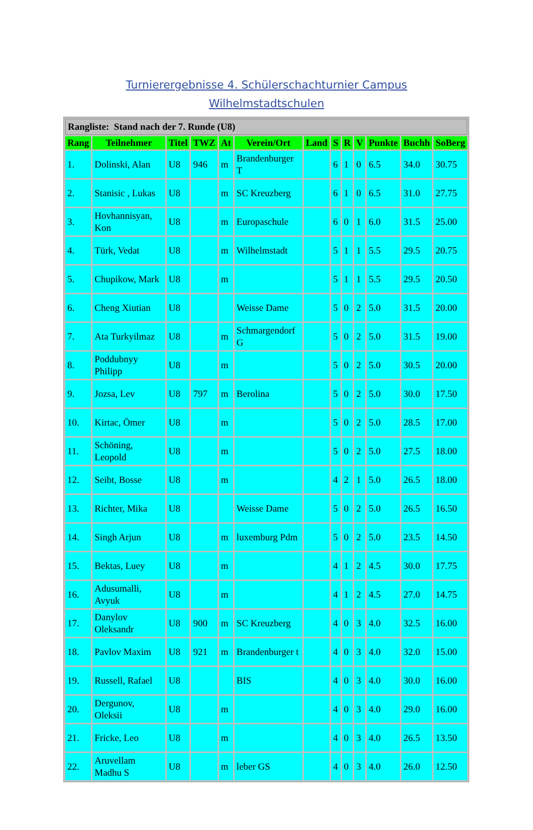Turnierergebnisse 4. Schülerschachturnier Campus
Wilhelmstadtschulen
| Rangliste: Stand nach der 7. Runde (U8) | | | | | | | | | | | | |
| Rang | Teilnehmer | Titel | TWZ | At | Verein/Ort | Land | S | R | V | Punkte | Buchh | SoBerg |
| 1. | Dolinski, Alan | U8 | 946 | m | Brandenburger T | | 6 | 1 | 0 | 6.5 | 34.0 | 30.75 |
| 2. | Stanisic , Lukas | U8 | | m | SC Kreuzberg | | 6 | 1 | 0 | 6.5 | 31.0 | 27.75 |
| 3. | Hovhannisyan, Kon | U8 | | m | Europaschule | | 6 | 0 | 1 | 6.0 | 31.5 | 25.00 |
| 4. | Türk, Vedat | U8 | | m | Wilhelmstadt | | 5 | 1 | 1 | 5.5 | 29.5 | 20.75 |
| 5. | Chupikow, Mark | U8 | | m | | | 5 | 1 | 1 | 5.5 | 29.5 | 20.50 |
| 6. | Cheng Xiutian | U8 | | | Weisse Dame | | 5 | 0 | 2 | 5.0 | 31.5 | 20.00 |
| 7. | Ata Turkyilmaz | U8 | | m | Schmargendorf G | | 5 | 0 | 2 | 5.0 | 31.5 | 19.00 |
| 8. | Poddubnyy Philipp | U8 | | m | | | 5 | 0 | 2 | 5.0 | 30.5 | 20.00 |
| 9. | Jozsa, Lev | U8 | 797 | m | Berolina | | 5 | 0 | 2 | 5.0 | 30.0 | 17.50 |
| 10. | Kirtac, Ömer | U8 | | m | | | 5 | 0 | 2 | 5.0 | 28.5 | 17.00 |
| 11. | Schöning, Leopold | U8 | | m | | | 5 | 0 | 2 | 5.0 | 27.5 | 18.00 |
| 12. | Seibt, Bosse | U8 | | m | | | 4 | 2 | 1 | 5.0 | 26.5 | 18.00 |
| 13. | Richter, Mika | U8 | | | Weisse Dame | | 5 | 0 | 2 | 5.0 | 26.5 | 16.50 |
| 14. | Singh Arjun | U8 | | m | luxemburg Pdm | | 5 | 0 | 2 | 5.0 | 23.5 | 14.50 |
| 15. | Bektas, Luey | U8 | | m | | | 4 | 1 | 2 | 4.5 | 30.0 | 17.75 |
| 16. | Adusumalli, Avyuk | U8 | | m | | | 4 | 1 | 2 | 4.5 | 27.0 | 14.75 |
| 17. | Danylov Oleksandr | U8 | 900 | m | SC Kreuzberg | | 4 | 0 | 3 | 4.0 | 32.5 | 16.00 |
| 18. | Pavlov Maxim | U8 | 921 | m | Brandenburger t | | 4 | 0 | 3 | 4.0 | 32.0 | 15.00 |
| 19. | Russell, Rafael | U8 | | | BIS | | 4 | 0 | 3 | 4.0 | 30.0 | 16.00 |
| 20. | Dergunov, Oleksii | U8 | | m | | | 4 | 0 | 3 | 4.0 | 29.0 | 16.00 |
| 21. | Fricke, Leo | U8 | | m | | | 4 | 0 | 3 | 4.0 | 26.5 | 13.50 |
| 22. | Aruvellam Madhu S | U8 | | m | leber GS | | 4 | 0 | 3 | 4.0 | 26.0 | 12.50 |